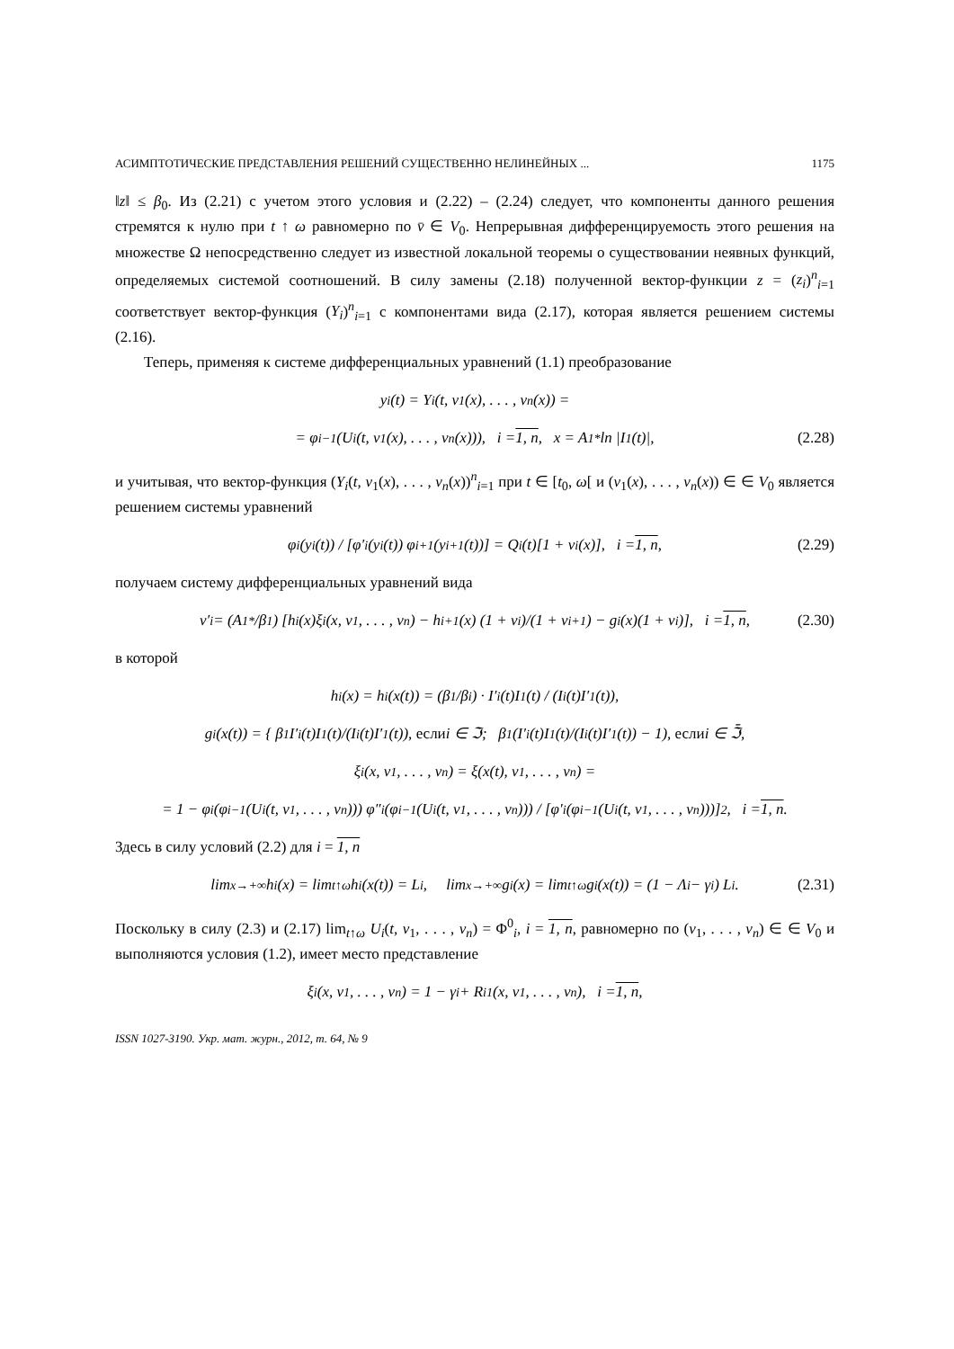АСИМПТОТИЧЕСКИЕ ПРЕДСТАВЛЕНИЯ РЕШЕНИЙ СУЩЕСТВЕННО НЕЛИНЕЙНЫХ ... 1175
‖z‖ ≤ β<sub>0</sub>. Из (2.21) с учетом этого условия и (2.22) – (2.24) следует, что компоненты данного решения стремятся к нулю при t ↑ ω равномерно по v̄ ∈ V<sub>0</sub>. Непрерывная дифференцируемость этого решения на множестве Ω непосредственно следует из известной локальной теоремы о существовании неявных функций, определяемых системой соотношений. В силу замены (2.18) полученной вектор-функции z = (z<sub>i</sub>)<sup>n</sup><sub>i=1</sub> соответствует вектор-функция (Y<sub>i</sub>)<sup>n</sup><sub>i=1</sub> с компонентами вида (2.17), которая является решением системы (2.16).
Теперь, применяя к системе дифференциальных уравнений (1.1) преобразование
y<sub>i</sub>(t) = Y<sub>i</sub>(t, v<sub>1</sub>(x), . . . , v<sub>n</sub>(x)) =
= φ<sub>i</sub><sup>−1</sup>(U<sub>i</sub>(t, v<sub>1</sub>(x), . . . , v<sub>n</sub>(x))), i = 1, n, x = A<sub>1</sub><sup>*</sup> ln |I<sub>1</sub>(t)|, (2.28)
и учитывая, что вектор-функция (Y<sub>i</sub>(t, v<sub>1</sub>(x), . . . , v<sub>n</sub>(x))<sup>n</sup><sub>i=1</sub> при t ∈ [t<sub>0</sub>, ω[ и (v<sub>1</sub>(x), . . . , v<sub>n</sub>(x)) ∈ ∈ V<sub>0</sub> является решением системы уравнений
φ<sub>i</sub>(y<sub>i</sub>(t)) / [φ′<sub>i</sub>(y<sub>i</sub>(t)) φ<sub>i+1</sub>(y<sub>i+1</sub>(t))] = Q<sub>i</sub>(t)[1 + v<sub>i</sub>(x)], i = 1, n, (2.29)
получаем систему дифференциальных уравнений вида
v′<sub>i</sub> = (A<sub>1</sub><sup>*</sup>/β<sub>1</sub>) [h<sub>i</sub>(x)ξ<sub>i</sub>(x, v<sub>1</sub>, . . . , v<sub>n</sub>) − h<sub>i+1</sub>(x) (1 + v<sub>i</sub>)/(1 + v<sub>i+1</sub>) − g<sub>i</sub>(x)(1 + v<sub>i</sub>)], i = 1, n, (2.30)
в которой
h<sub>i</sub>(x) = h<sub>i</sub>(x(t)) = (β<sub>1</sub>/β<sub>i</sub>) · I′<sub>i</sub>(t)I<sub>1</sub>(t) / (I<sub>i</sub>(t)I′<sub>1</sub>(t)),
g<sub>i</sub>(x(t)) = { β<sub>1</sub> I′<sub>i</sub>(t)I<sub>1</sub>(t)/(I<sub>i</sub>(t)I′<sub>1</sub>(t)), если i ∈ ℑ; β<sub>1</sub>(I′<sub>i</sub>(t)I<sub>1</sub>(t)/(I<sub>i</sub>(t)I′<sub>1</sub>(t)) − 1), если i ∈ ℑ̄,
ξ<sub>i</sub>(x, v<sub>1</sub>, . . . , v<sub>n</sub>) = ξ(x(t), v<sub>1</sub>, . . . , v<sub>n</sub>) =
= 1 − φ<sub>i</sub>(φ<sub>i</sub><sup>−1</sup>(U<sub>i</sub>(t, v<sub>1</sub>, . . . , v<sub>n</sub>))) φ″<sub>i</sub>(φ<sub>i</sub><sup>−1</sup>(U<sub>i</sub>(t, v<sub>1</sub>, . . . , v<sub>n</sub>))) / [φ′<sub>i</sub>(φ<sub>i</sub><sup>−1</sup>(U<sub>i</sub>(t, v<sub>1</sub>, . . . , v<sub>n</sub>)))]<sup>2</sup>, i = 1, n.
Здесь в силу условий (2.2) для i = 1, n
lim<sub>x→+∞</sub> h<sub>i</sub>(x) = lim<sub>t↑ω</sub> h<sub>i</sub>(x(t)) = L<sub>i</sub>, lim<sub>x→+∞</sub> g<sub>i</sub>(x) = lim<sub>t↑ω</sub> g<sub>i</sub>(x(t)) = (1 − Λ<sub>i</sub> − γ<sub>i</sub>) L<sub>i</sub>. (2.31)
Поскольку в силу (2.3) и (2.17) lim<sub>t↑ω</sub> U<sub>i</sub>(t, v<sub>1</sub>, . . . , v<sub>n</sub>) = Φ<sup>0</sup><sub>i</sub>, i = 1, n, равномерно по (v<sub>1</sub>, . . . , v<sub>n</sub>) ∈ ∈ V<sub>0</sub> и выполняются условия (1.2), имеет место представление
ξ<sub>i</sub>(x, v<sub>1</sub>, . . . , v<sub>n</sub>) = 1 − γ<sub>i</sub> + R<sub>i1</sub>(x, v<sub>1</sub>, . . . , v<sub>n</sub>), i = 1, n,
ISSN 1027-3190. Укр. мат. журн., 2012, т. 64, № 9